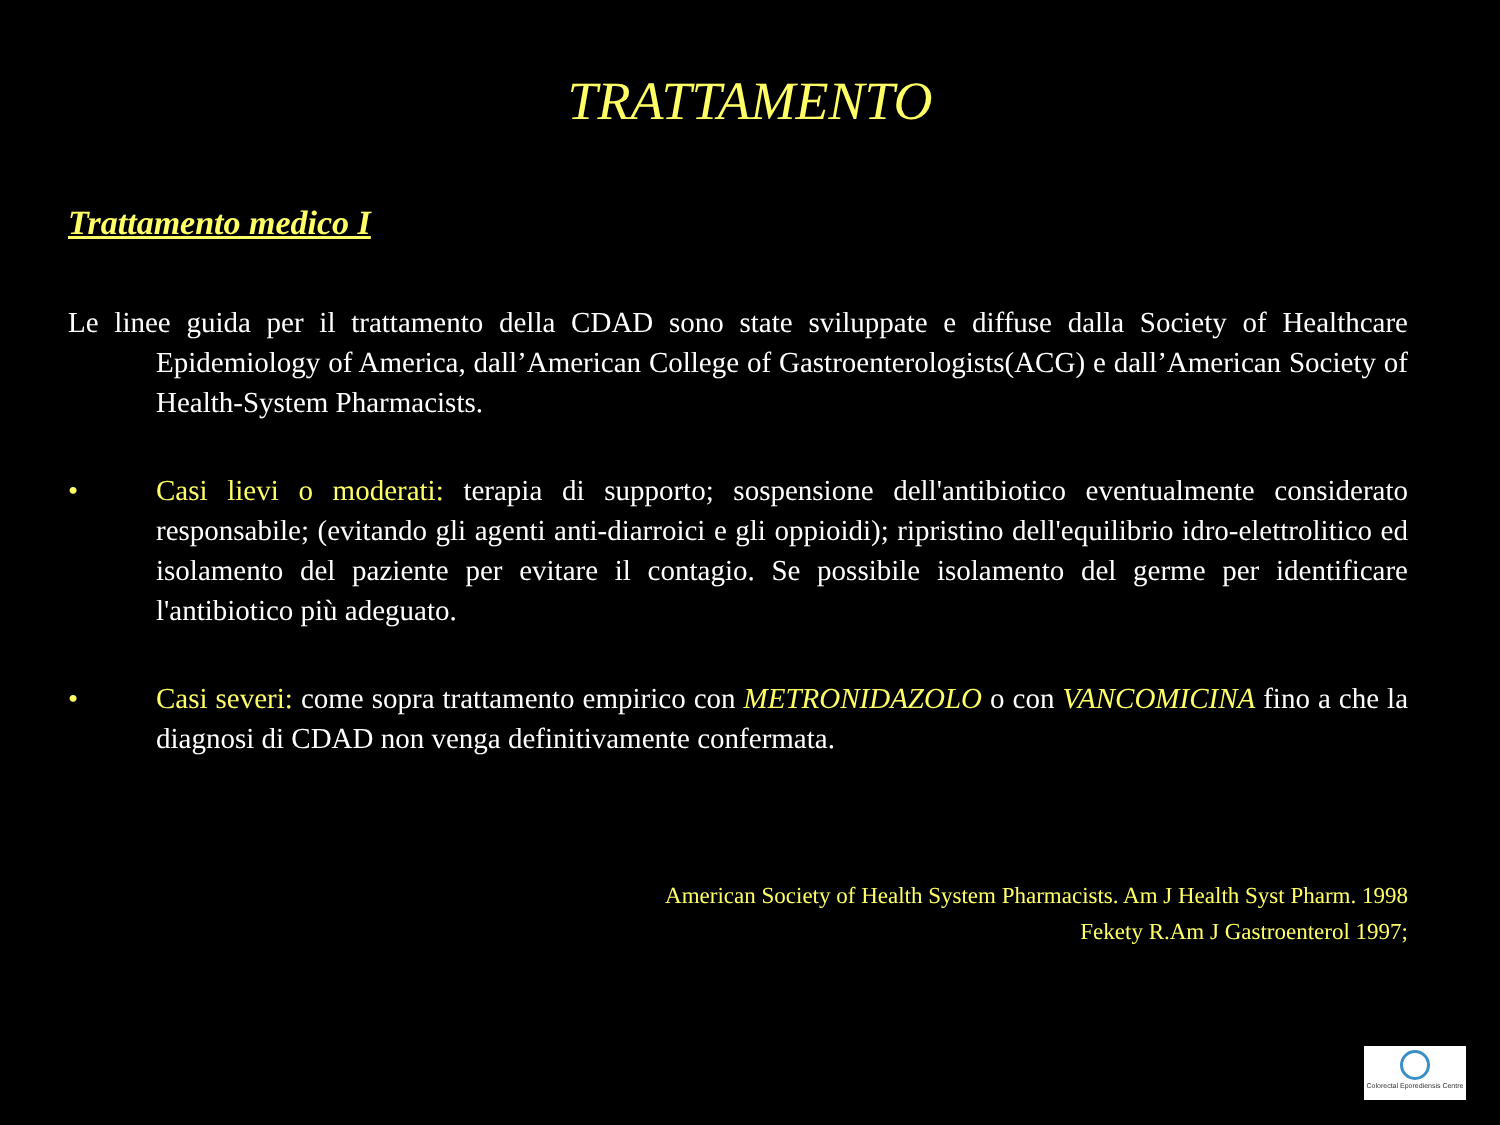TRATTAMENTO
Trattamento medico I
Le linee guida per il trattamento della CDAD sono state sviluppate e diffuse dalla Society of Healthcare Epidemiology of America, dall’American College of Gastroenterologists(ACG) e dall’American Society of Health-System Pharmacists.
• Casi lievi o moderati: terapia di supporto; sospensione dell'antibiotico eventualmente considerato responsabile; (evitando gli agenti anti-diarroici e gli oppioidi); ripristino dell'equilibrio idro-elettrolitico ed isolamento del paziente per evitare il contagio. Se possibile isolamento del germe per identificare l'antibiotico più adeguato.
• Casi severi: come sopra trattamento empirico con METRONIDAZOLO o con VANCOMICINA fino a che la diagnosi di CDAD non venga definitivamente confermata.
American Society of Health System Pharmacists. Am J Health Syst Pharm. 1998
Fekety R.Am J Gastroenterol 1997;
Colorectal Eporediensis Centre